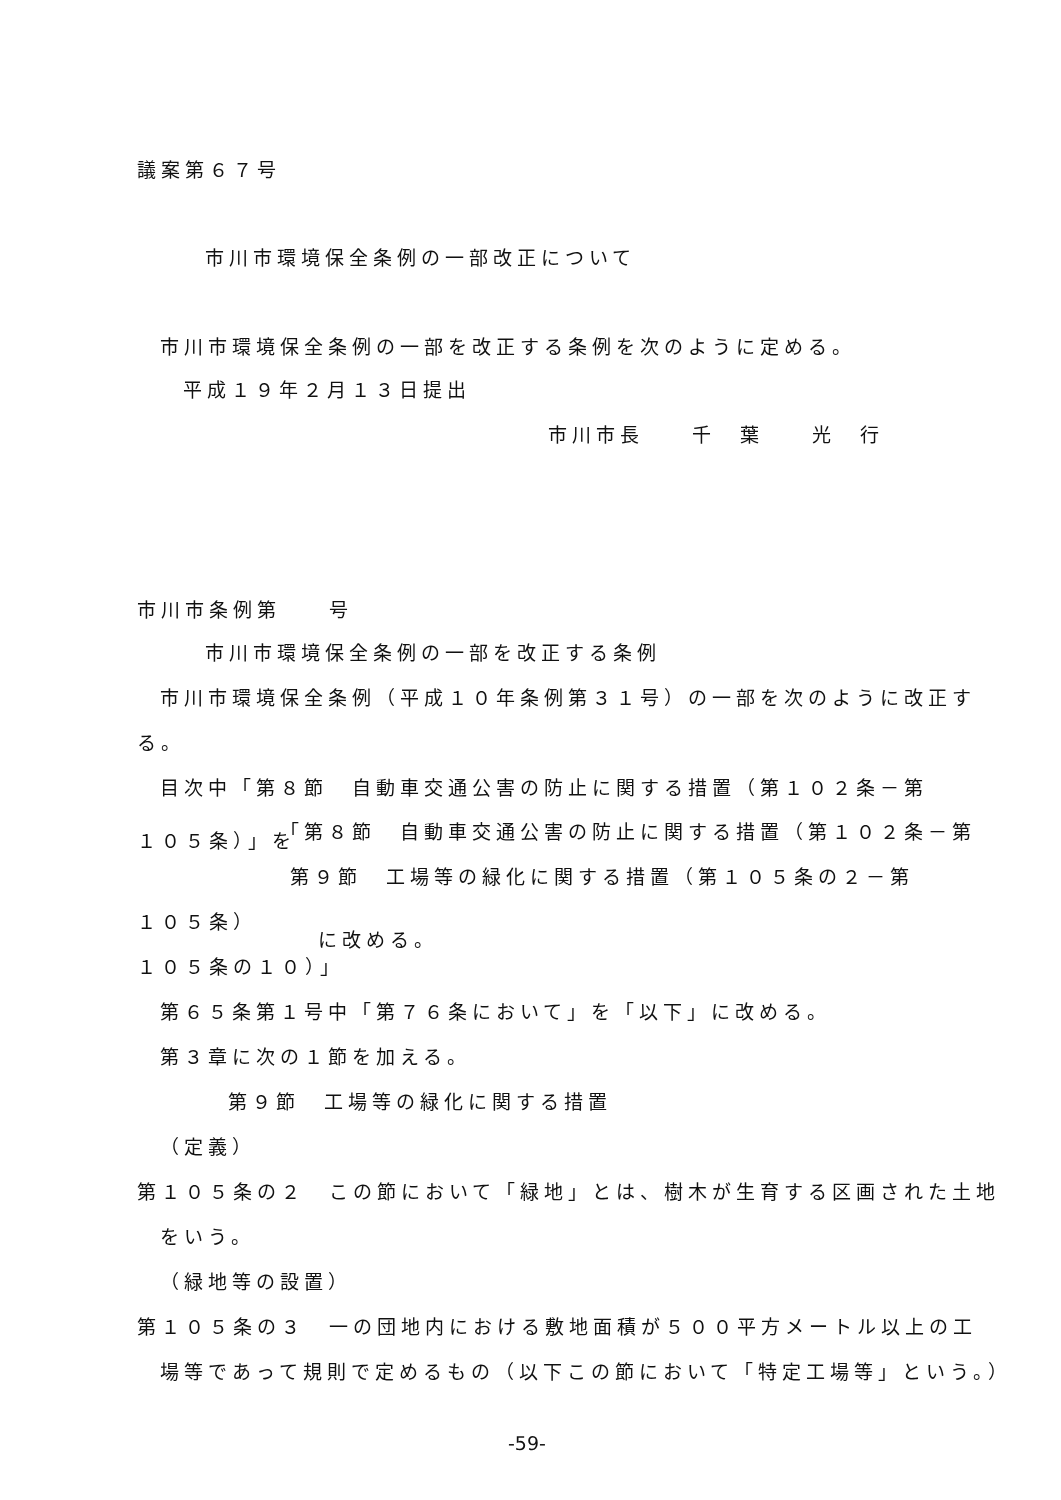議案第６７号
市川市環境保全条例の一部改正について
市川市環境保全条例の一部を改正する条例を次のように定める。
平成１９年２月１３日提出
市川市長　　千　葉　　光　行
市川市条例第　　号
市川市環境保全条例の一部を改正する条例
市川市環境保全条例（平成１０年条例第３１号）の一部を次のように改正す
る。
目次中「第８節　自動車交通公害の防止に関する措置（第１０２条－第
１０５条）」を 「第８節　自動車交通公害の防止に関する措置（第１０２条－第
第９節　工場等の緑化に関する措置（第１０５条の２－第
１０５条）
に改める。
１０５条の１０）」
第６５条第１号中「第７６条において」を「以下」に改める。
第３章に次の１節を加える。
第９節　工場等の緑化に関する措置
（定義）
第１０５条の２　この節において「緑地」とは、樹木が生育する区画された土地
をいう。
（緑地等の設置）
第１０５条の３　一の団地内における敷地面積が５００平方メートル以上の工
場等であって規則で定めるもの（以下この節において「特定工場等」という。）
-59-